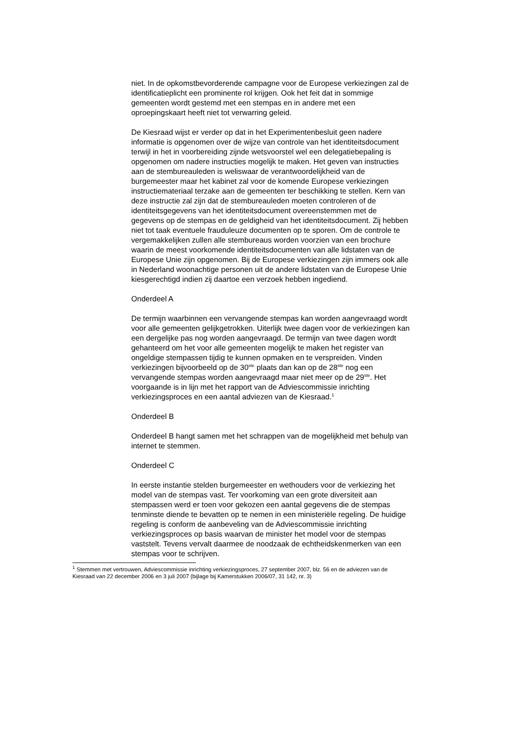niet. In de opkomstbevorderende campagne voor de Europese verkiezingen zal de identificatieplicht een prominente rol krijgen. Ook het feit dat in sommige gemeenten wordt gestemd met een stempas en in andere met een oproepingskaart heeft niet tot verwarring geleid.
De Kiesraad wijst er verder op dat in het Experimentenbesluit geen nadere informatie is opgenomen over de wijze van controle van het identiteitsdocument terwijl in het in voorbereiding zijnde wetsvoorstel wel een delegatiebepaling is opgenomen om nadere instructies mogelijk te maken. Het geven van instructies aan de stembureauleden is weliswaar de verantwoordelijkheid van de burgemeester maar het kabinet zal voor de komende Europese verkiezingen instructiemateriaal terzake aan de gemeenten ter beschikking te stellen. Kern van deze instructie zal zijn dat de stembureauleden moeten controleren of de identiteitsgegevens van het identiteitsdocument overeenstemmen met de gegevens op de stempas en de geldigheid van het identiteitsdocument. Zij hebben niet tot taak eventuele frauduleuze documenten op te sporen. Om de controle te vergemakkelijken zullen alle stembureaus worden voorzien van een brochure waarin de meest voorkomende identiteitsdocumenten van alle lidstaten van de Europese Unie zijn opgenomen. Bij de Europese verkiezingen zijn immers ook alle in Nederland woonachtige personen uit de andere lidstaten van de Europese Unie kiesgerechtigd indien zij daartoe een verzoek hebben ingediend.
Onderdeel A
De termijn waarbinnen een vervangende stempas kan worden aangevraagd wordt voor alle gemeenten gelijkgetrokken. Uiterlijk twee dagen voor de verkiezingen kan een dergelijke pas nog worden aangevraagd. De termijn van twee dagen wordt gehanteerd om het voor alle gemeenten mogelijk te maken het register van ongeldige stempassen tijdig te kunnen opmaken en te verspreiden. Vinden verkiezingen bijvoorbeeld op de 30<sup>ste</sup> plaats dan kan op de 28<sup>ste</sup> nog een vervangende stempas worden aangevraagd maar niet meer op de 29<sup>ste</sup>. Het voorgaande is in lijn met het rapport van de Adviescommissie inrichting verkiezingsproces en een aantal adviezen van de Kiesraad.<sup>1</sup>
Onderdeel B
Onderdeel B hangt samen met het schrappen van de mogelijkheid met behulp van internet te stemmen.
Onderdeel C
In eerste instantie stelden burgemeester en wethouders voor de verkiezing het model van de stempas vast. Ter voorkoming van een grote diversiteit aan stempassen werd er toen voor gekozen een aantal gegevens die de stempas tenminste diende te bevatten op te nemen in een ministeriële regeling. De huidige regeling is conform de aanbeveling van de Adviescommissie inrichting verkiezingsproces op basis waarvan de minister het model voor de stempas vaststelt. Tevens vervalt daarmee de noodzaak de echtheidskenmerken van een stempas voor te schrijven.
<sup>1</sup> Stemmen met vertrouwen, Adviescommissie inrichting verkiezingsproces, 27 september 2007, blz. 56 en de adviezen van de Kiesraad van 22 december 2006 en 3 juli 2007 (bijlage bij Kamerstukken 2006/07, 31 142, nr. 3)